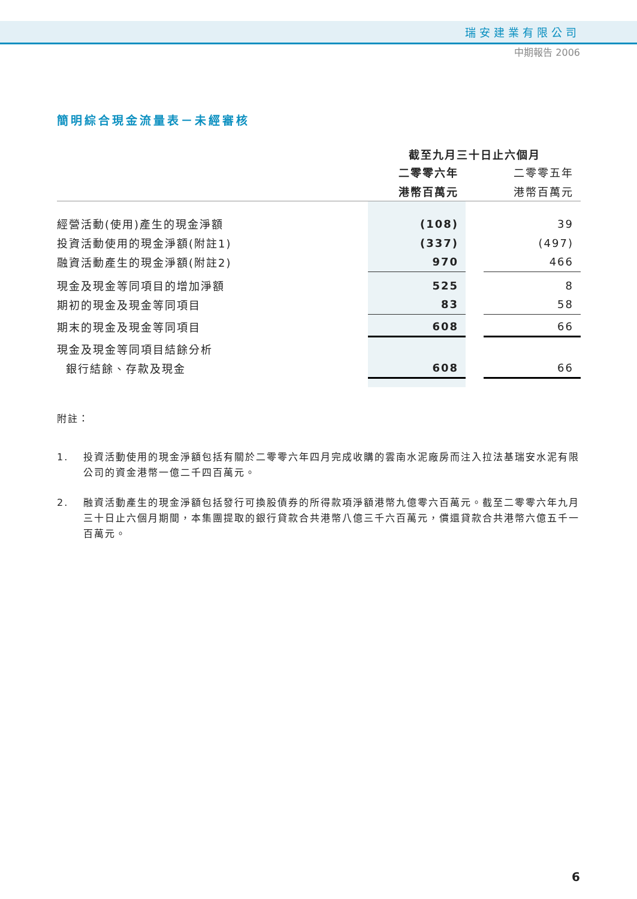瑞安建業有限公司
中期報告 2006
簡明綜合現金流量表－未經審核
| | 截至九月三十日止六個月 | | |
| | 二零零六年 | | 二零零五年 |
| | 港幣百萬元 | | 港幣百萬元 |
| 經營活動(使用)產生的現金淨額 | (108) | | 39 |
| 投資活動使用的現金淨額(附註1) | (337) | | (497) |
| 融資活動產生的現金淨額(附註2) | 970 | | 466 |
| 現金及現金等同項目的增加淨額 | 525 | | 8 |
| 期初的現金及現金等同項目 | 83 | | 58 |
| 期末的現金及現金等同項目 | 608 | | 66 |
| 現金及現金等同項目結餘分析 | | | |
| 銀行結餘、存款及現金 | 608 | | 66 |
附註：
1. 投資活動使用的現金淨額包括有關於二零零六年四月完成收購的雲南水泥廠房而注入拉法基瑞安水泥有限公司的資金港幣一億二千四百萬元。
2. 融資活動產生的現金淨額包括發行可換股債券的所得款項淨額港幣九億零六百萬元。截至二零零六年九月三十日止六個月期間，本集團提取的銀行貸款合共港幣八億三千六百萬元，償還貸款合共港幣六億五千一百萬元。
6